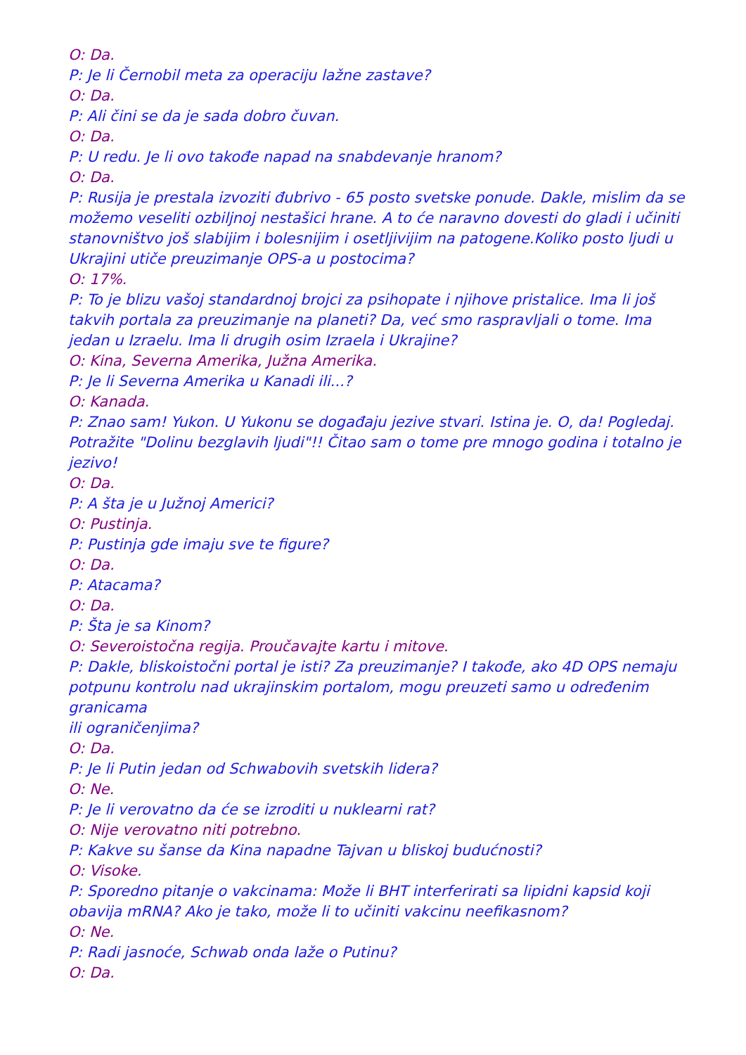O: Da.
P: Je li Černobil meta za operaciju lažne zastave?
O: Da.
P: Ali čini se da je sada dobro čuvan.
O: Da.
P: U redu. Je li ovo takođe napad na snabdevanje hranom?
O: Da.
P: Rusija je prestala izvoziti đubrivo - 65 posto svetske ponude. Dakle, mislim da se možemo veseliti ozbiljnoj nestašici hrane. A to će naravno dovesti do gladi i učiniti stanovništvo još slabijim i bolesnijim i osetljivijim na patogene.Koliko posto ljudi u Ukrajini utiče preuzimanje OPS-a u postocima?
O: 17%.
P: To je blizu vašoj standardnoj brojci za psihopate i njihove pristalice. Ima li još takvih portala za preuzimanje na planeti? Da, već smo raspravljali o tome. Ima jedan u Izraelu. Ima li drugih osim Izraela i Ukrajine?
O: Kina, Severna Amerika, Južna Amerika.
P: Je li Severna Amerika u Kanadi ili...?
O: Kanada.
P: Znao sam! Yukon. U Yukonu se događaju jezive stvari. Istina je. O, da! Pogledaj. Potražite "Dolinu bezglavih ljudi"!! Čitao sam o tome pre mnogo godina i totalno je jezivo!
O: Da.
P: A šta je u Južnoj Americi?
O: Pustinja.
P: Pustinja gde imaju sve te figure?
O: Da.
P: Atacama?
O: Da.
P: Šta je sa Kinom?
O: Severoistočna regija. Proučavajte kartu i mitove.
P: Dakle, bliskoistočni portal je isti? Za preuzimanje? I takođe, ako 4D OPS nemaju potpunu kontrolu nad ukrajinskim portalom, mogu preuzeti samo u određenim granicama
ili ograničenjima?
O: Da.
P: Je li Putin jedan od Schwabovih svetskih lidera?
O: Ne.
P: Je li verovatno da će se izroditi u nuklearni rat?
O: Nije verovatno niti potrebno.
P: Kakve su šanse da Kina napadne Tajvan u bliskoj budućnosti?
O: Visoke.
P: Sporedno pitanje o vakcinama: Može li BHT interferirati sa lipidni kapsid koji obavija mRNA? Ako je tako, može li to učiniti vakcinu neefikasnom?
O: Ne.
P: Radi jasnoće, Schwab onda laže o Putinu?
O: Da.